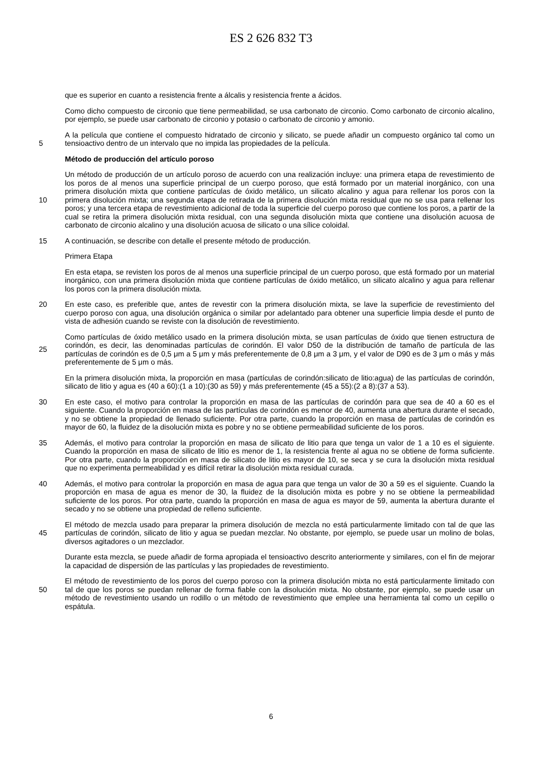ES 2 626 832 T3
que es superior en cuanto a resistencia frente a álcalis y resistencia frente a ácidos.
Como dicho compuesto de circonio que tiene permeabilidad, se usa carbonato de circonio. Como carbonato de circonio alcalino, por ejemplo, se puede usar carbonato de circonio y potasio o carbonato de circonio y amonio.
5 A la película que contiene el compuesto hidratado de circonio y silicato, se puede añadir un compuesto orgánico tal como un tensioactivo dentro de un intervalo que no impida las propiedades de la película.
Método de producción del artículo poroso
10 Un método de producción de un artículo poroso de acuerdo con una realización incluye: una primera etapa de revestimiento de los poros de al menos una superficie principal de un cuerpo poroso, que está formado por un material inorgánico, con una primera disolución mixta que contiene partículas de óxido metálico, un silicato alcalino y agua para rellenar los poros con la primera disolución mixta; una segunda etapa de retirada de la primera disolución mixta residual que no se usa para rellenar los poros; y una tercera etapa de revestimiento adicional de toda la superficie del cuerpo poroso que contiene los poros, a partir de la cual se retira la primera disolución mixta residual, con una segunda disolución mixta que contiene una disolución acuosa de carbonato de circonio alcalino y una disolución acuosa de silicato o una sílice coloidal.
15 A continuación, se describe con detalle el presente método de producción.
Primera Etapa
En esta etapa, se revisten los poros de al menos una superficie principal de un cuerpo poroso, que está formado por un material inorgánico, con una primera disolución mixta que contiene partículas de óxido metálico, un silicato alcalino y agua para rellenar los poros con la primera disolución mixta.
20 En este caso, es preferible que, antes de revestir con la primera disolución mixta, se lave la superficie de revestimiento del cuerpo poroso con agua, una disolución orgánica o similar por adelantado para obtener una superficie limpia desde el punto de vista de adhesión cuando se reviste con la disolución de revestimiento.
25 Como partículas de óxido metálico usado en la primera disolución mixta, se usan partículas de óxido que tienen estructura de corindón, es decir, las denominadas partículas de corindón. El valor D50 de la distribución de tamaño de partícula de las partículas de corindón es de 0,5 μm a 5 μm y más preferentemente de 0,8 μm a 3 μm, y el valor de D90 es de 3 μm o más y más preferentemente de 5 μm o más.
En la primera disolución mixta, la proporción en masa (partículas de corindón:silicato de litio:agua) de las partículas de corindón, silicato de litio y agua es (40 a 60):(1 a 10):(30 as 59) y más preferentemente (45 a 55):(2 a 8):(37 a 53).
30 En este caso, el motivo para controlar la proporción en masa de las partículas de corindón para que sea de 40 a 60 es el siguiente. Cuando la proporción en masa de las partículas de corindón es menor de 40, aumenta una abertura durante el secado, y no se obtiene la propiedad de llenado suficiente. Por otra parte, cuando la proporción en masa de partículas de corindón es mayor de 60, la fluidez de la disolución mixta es pobre y no se obtiene permeabilidad suficiente de los poros.
35 Además, el motivo para controlar la proporción en masa de silicato de litio para que tenga un valor de 1 a 10 es el siguiente. Cuando la proporción en masa de silicato de litio es menor de 1, la resistencia frente al agua no se obtiene de forma suficiente. Por otra parte, cuando la proporción en masa de silicato de litio es mayor de 10, se seca y se cura la disolución mixta residual que no experimenta permeabilidad y es difícil retirar la disolución mixta residual curada.
40 Además, el motivo para controlar la proporción en masa de agua para que tenga un valor de 30 a 59 es el siguiente. Cuando la proporción en masa de agua es menor de 30, la fluidez de la disolución mixta es pobre y no se obtiene la permeabilidad suficiente de los poros. Por otra parte, cuando la proporción en masa de agua es mayor de 59, aumenta la abertura durante el secado y no se obtiene una propiedad de relleno suficiente.
45 El método de mezcla usado para preparar la primera disolución de mezcla no está particularmente limitado con tal de que las partículas de corindón, silicato de litio y agua se puedan mezclar. No obstante, por ejemplo, se puede usar un molino de bolas, diversos agitadores o un mezclador.
Durante esta mezcla, se puede añadir de forma apropiada el tensioactivo descrito anteriormente y similares, con el fin de mejorar la capacidad de dispersión de las partículas y las propiedades de revestimiento.
50 El método de revestimiento de los poros del cuerpo poroso con la primera disolución mixta no está particularmente limitado con tal de que los poros se puedan rellenar de forma fiable con la disolución mixta. No obstante, por ejemplo, se puede usar un método de revestimiento usando un rodillo o un método de revestimiento que emplee una herramienta tal como un cepillo o espátula.
6